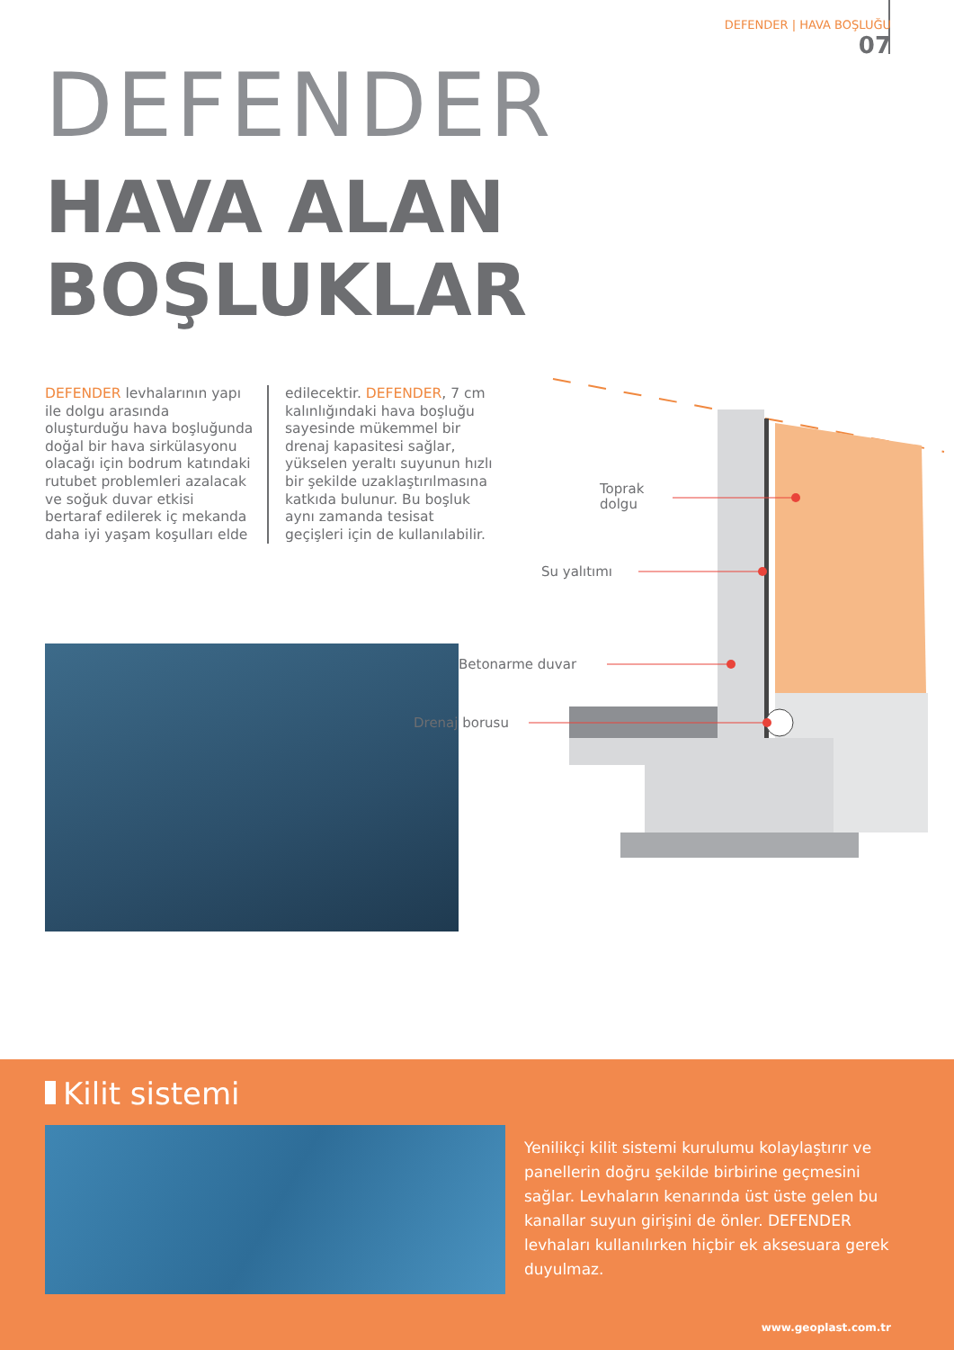DEFENDER | HAVA BOŞLUĞU
07
DEFENDER
HAVA ALAN
BOŞLUKLAR
DEFENDER levhalarının yapı ile dolgu arasında oluşturduğu hava boşluğunda doğal bir hava sirkülasyonu olacağı için bodrum katındaki rutubet problemleri azalacak ve soğuk duvar etkisi bertaraf edilerek iç mekanda daha iyi yaşam koşulları elde
edilecektir. DEFENDER, 7 cm kalınlığındaki hava boşluğu sayesinde mükemmel bir drenaj kapasitesi sağlar, yükselen yeraltı suyunun hızlı bir şekilde uzaklaştırılmasına katkıda bulunur. Bu boşluk aynı zamanda tesisat geçişleri için de kullanılabilir.
Toprak
dolgu
Su yalıtımı
Betonarme duvar
Drenaj borusu
Kilit sistemi
Yenilikçi kilit sistemi kurulumu kolaylaştırır ve panellerin doğru şekilde birbirine geçmesini sağlar. Levhaların kenarında üst üste gelen bu kanallar suyun girişini de önler. DEFENDER levhaları kullanılırken hiçbir ek aksesuara gerek duyulmaz.
www.geoplast.com.tr